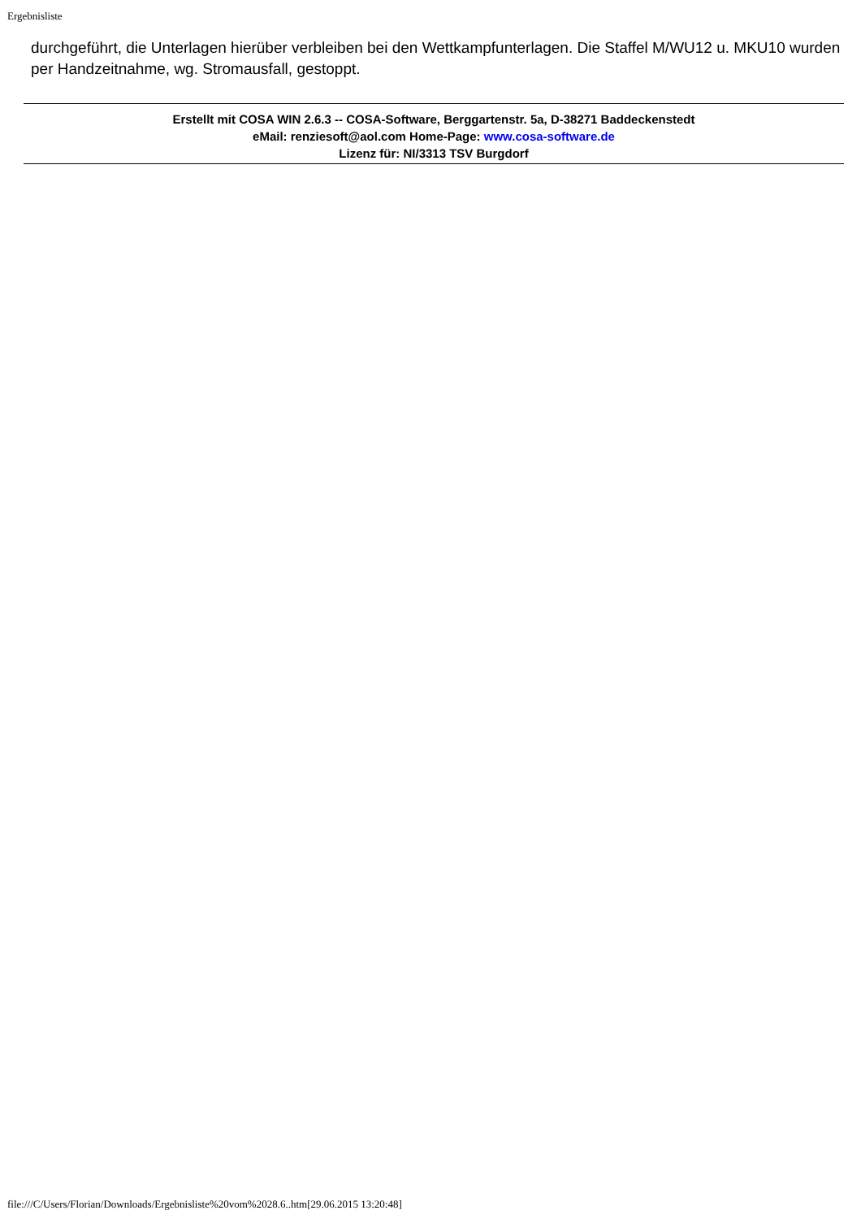Ergebnisliste
durchgeführt, die Unterlagen hierüber verbleiben bei den Wettkampfunterlagen. Die Staffel M/WU12 u. MKU10 wurden per Handzeitnahme, wg. Stromausfall, gestoppt.
Erstellt mit COSA WIN 2.6.3 -- COSA-Software, Berggartenstr. 5a, D-38271 Baddeckenstedt
eMail: renziesoft@aol.com Home-Page: www.cosa-software.de
Lizenz für: NI/3313 TSV Burgdorf
file:///C/Users/Florian/Downloads/Ergebnisliste%20vom%2028.6..htm[29.06.2015 13:20:48]